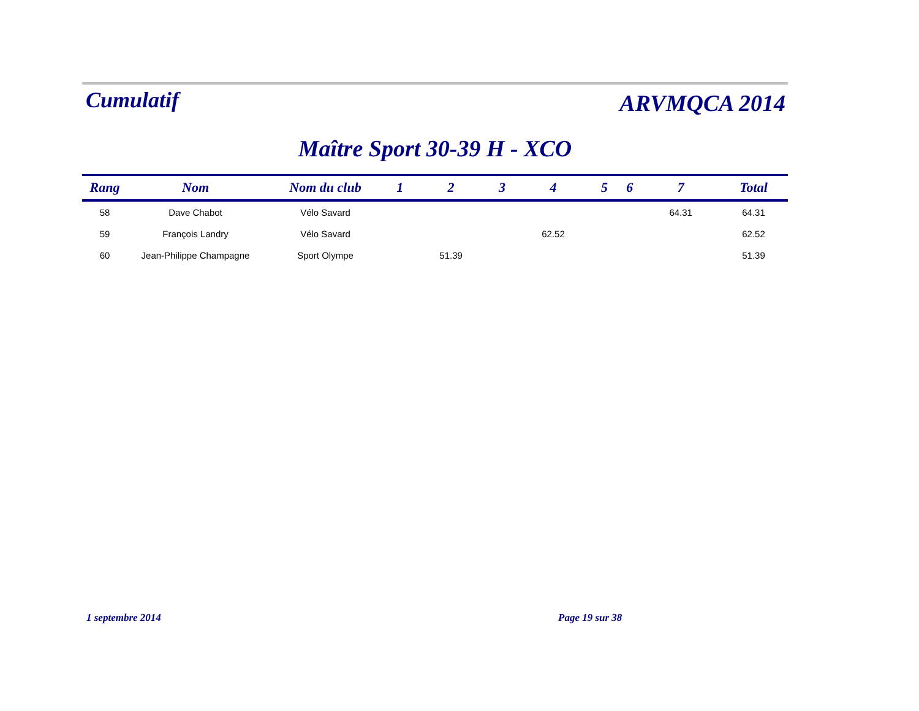Cumulatif
ARVMQCA 2014
Maître Sport 30-39 H - XCO
| Rang | Nom | Nom du club | 1 | 2 | 3 | 4 | 5 | 6 | 7 | Total |
| --- | --- | --- | --- | --- | --- | --- | --- | --- | --- | --- |
| 58 | Dave Chabot | Vélo Savard | | | | | | | 64.31 | 64.31 |
| 59 | François Landry | Vélo Savard | | | | 62.52 | | | | 62.52 |
| 60 | Jean-Philippe Champagne | Sport Olympe | | 51.39 | | | | | | 51.39 |
1 septembre 2014 Page 19 sur 38